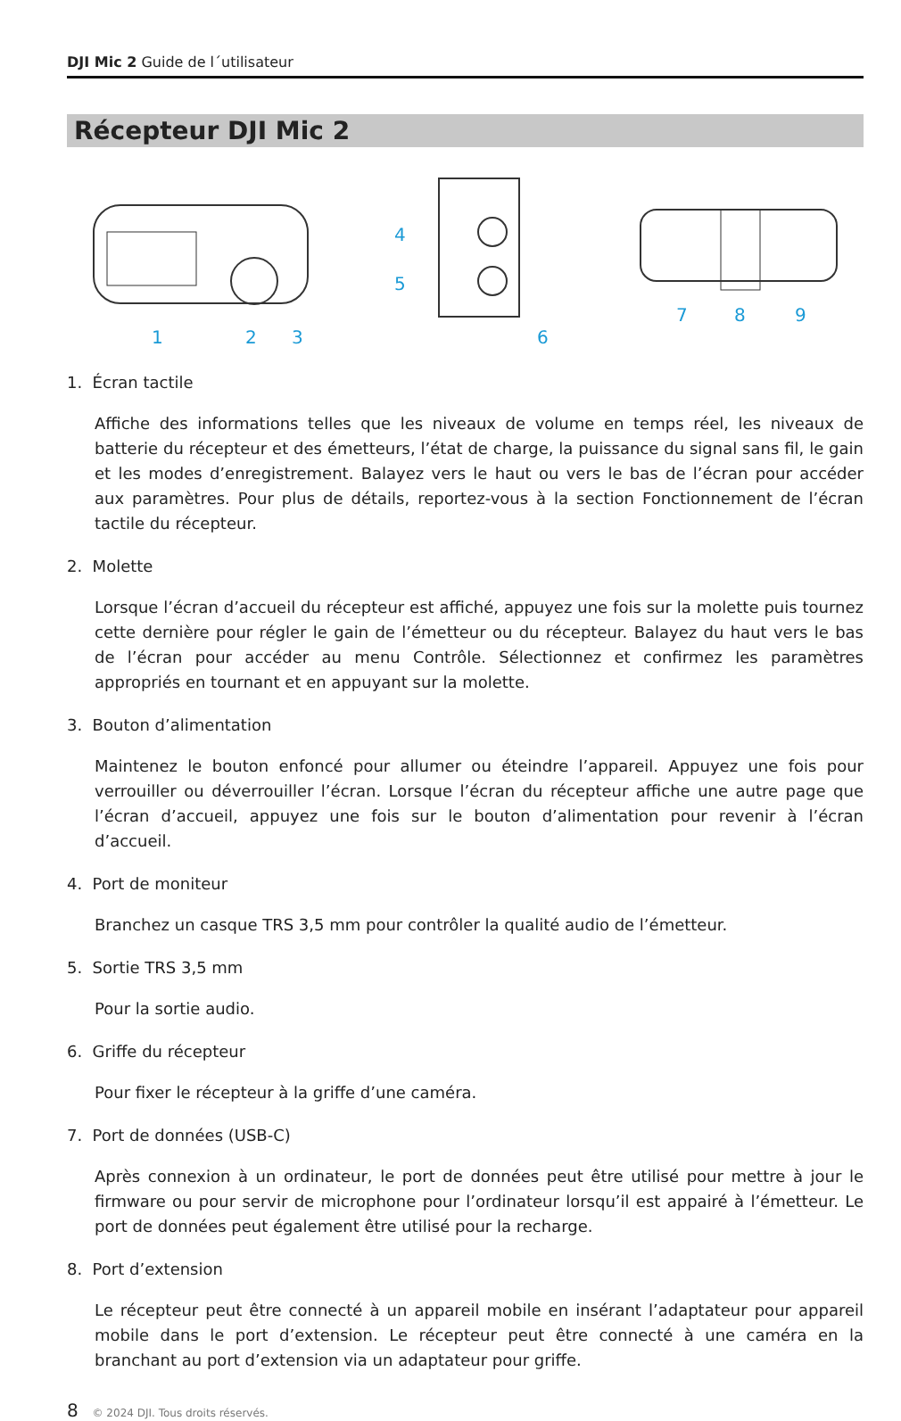DJI Mic 2 Guide de l´utilisateur
Récepteur DJI Mic 2
1
2
3
4
5
6
7
8
9
1. Écran tactile
Affiche des informations telles que les niveaux de volume en temps réel, les niveaux de batterie du récepteur et des émetteurs, l’état de charge, la puissance du signal sans fil, le gain et les modes d’enregistrement. Balayez vers le haut ou vers le bas de l’écran pour accéder aux paramètres. Pour plus de détails, reportez-vous à la section Fonctionnement de l’écran tactile du récepteur.
2. Molette
Lorsque l’écran d’accueil du récepteur est affiché, appuyez une fois sur la molette puis tournez cette dernière pour régler le gain de l’émetteur ou du récepteur. Balayez du haut vers le bas de l’écran pour accéder au menu Contrôle. Sélectionnez et confirmez les paramètres appropriés en tournant et en appuyant sur la molette.
3. Bouton d’alimentation
Maintenez le bouton enfoncé pour allumer ou éteindre l’appareil. Appuyez une fois pour verrouiller ou déverrouiller l’écran. Lorsque l’écran du récepteur affiche une autre page que l’écran d’accueil, appuyez une fois sur le bouton d’alimentation pour revenir à l’écran d’accueil.
4. Port de moniteur
Branchez un casque TRS 3,5 mm pour contrôler la qualité audio de l’émetteur.
5. Sortie TRS 3,5 mm
Pour la sortie audio.
6. Griffe du récepteur
Pour fixer le récepteur à la griffe d’une caméra.
7. Port de données (USB-C)
Après connexion à un ordinateur, le port de données peut être utilisé pour mettre à jour le firmware ou pour servir de microphone pour l’ordinateur lorsqu’il est appairé à l’émetteur. Le port de données peut également être utilisé pour la recharge.
8. Port d’extension
Le récepteur peut être connecté à un appareil mobile en insérant l’adaptateur pour appareil mobile dans le port d’extension. Le récepteur peut être connecté à une caméra en la branchant au port d’extension via un adaptateur pour griffe.
8 © 2024 DJI. Tous droits réservés.